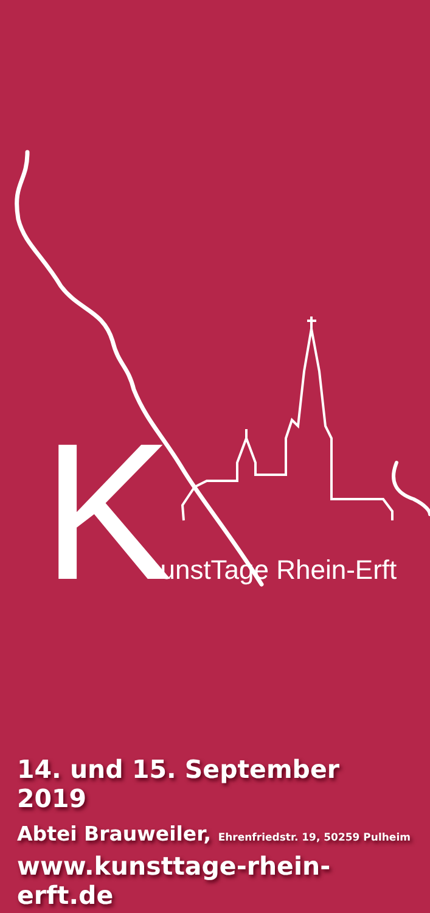KunstTage Rhein-Erft
14. und 15. September 2019
Abtei Brauweiler, Ehrenfriedstr. 19, 50259 Pulheim
www.kunsttage-rhein-erft.de